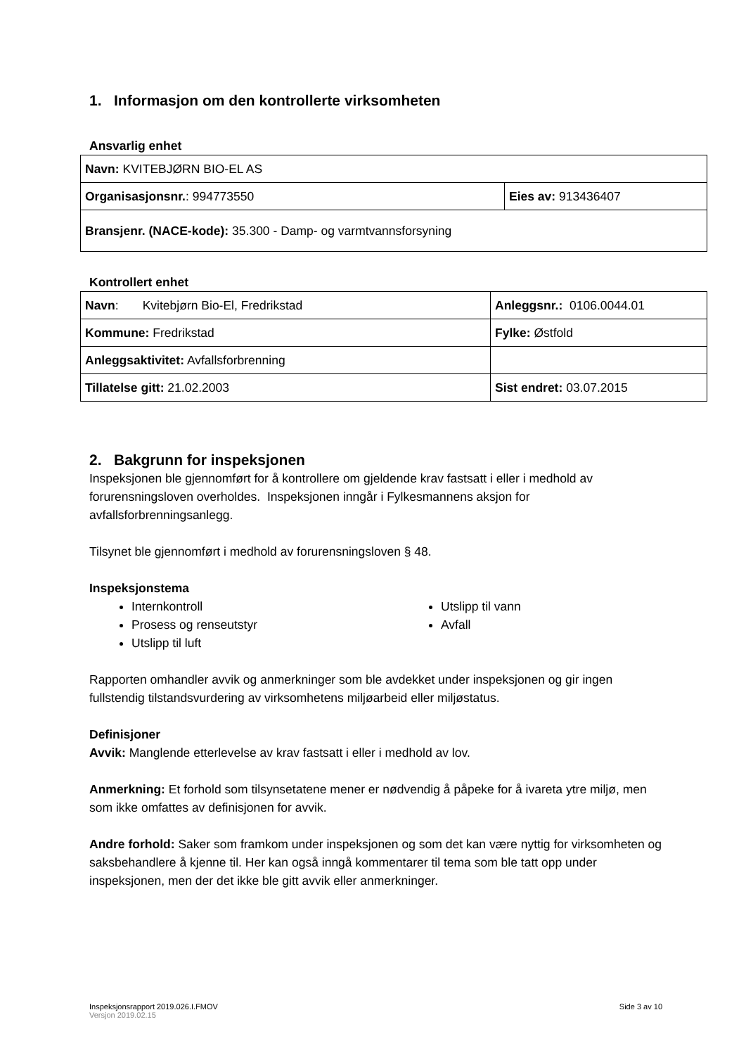1. Informasjon om den kontrollerte virksomheten
Ansvarlig enhet
| Navn: KVITEBJØRN BIO-EL AS | |
| Organisasjonsnr. : 994773550 | Eies av: 913436407 |
| Bransjenr. (NACE-kode): 35.300 - Damp- og varmtvannsforsyning | |
Kontrollert enhet
| Navn : Kvitebjørn Bio-El, Fredrikstad | Anleggsnr.: 0106.0044.01 |
| Kommune: Fredrikstad | Fylke: Østfold |
| Anleggsaktivitet: Avfallsforbrenning | |
| Tillatelse gitt: 21.02.2003 | Sist endret: 03.07.2015 |
2. Bakgrunn for inspeksjonen
Inspeksjonen ble gjennomført for å kontrollere om gjeldende krav fastsatt i eller i medhold av forurensningsloven overholdes. Inspeksjonen inngår i Fylkesmannens aksjon for avfallsforbrenningsanlegg.
Tilsynet ble gjennomført i medhold av forurensningsloven § 48.
Inspeksjonstema
Internkontroll
Prosess og renseutstyr
Utslipp til luft
Utslipp til vann
Avfall
Rapporten omhandler avvik og anmerkninger som ble avdekket under inspeksjonen og gir ingen fullstendig tilstandsvurdering av virksomhetens miljøarbeid eller miljøstatus.
Definisjoner
Avvik: Manglende etterlevelse av krav fastsatt i eller i medhold av lov.
Anmerkning: Et forhold som tilsynsetatene mener er nødvendig å påpeke for å ivareta ytre miljø, men som ikke omfattes av definisjonen for avvik.
Andre forhold: Saker som framkom under inspeksjonen og som det kan være nyttig for virksomheten og saksbehandlere å kjenne til. Her kan også inngå kommentarer til tema som ble tatt opp under inspeksjonen, men der det ikke ble gitt avvik eller anmerkninger.
Inspeksjonsrapport 2019.026.I.FMOV Side 3 av 10
Versjon 2019.02.15